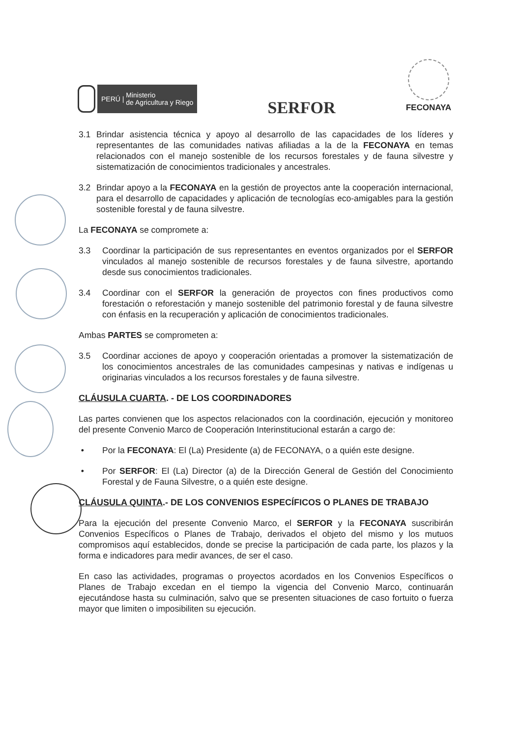PERÚ | Ministerio
de Agricultura y Riego
SERFOR
FECONAYA
3.1 Brindar asistencia técnica y apoyo al desarrollo de las capacidades de los líderes y representantes de las comunidades nativas afiliadas a la de la FECONAYA en temas relacionados con el manejo sostenible de los recursos forestales y de fauna silvestre y sistematización de conocimientos tradicionales y ancestrales.
3.2 Brindar apoyo a la FECONAYA en la gestión de proyectos ante la cooperación internacional, para el desarrollo de capacidades y aplicación de tecnologías eco-amigables para la gestión sostenible forestal y de fauna silvestre.
La FECONAYA se compromete a:
3.3 Coordinar la participación de sus representantes en eventos organizados por el SERFOR vinculados al manejo sostenible de recursos forestales y de fauna silvestre, aportando desde sus conocimientos tradicionales.
3.4 Coordinar con el SERFOR la generación de proyectos con fines productivos como forestación o reforestación y manejo sostenible del patrimonio forestal y de fauna silvestre con énfasis en la recuperación y aplicación de conocimientos tradicionales.
Ambas PARTES se comprometen a:
3.5 Coordinar acciones de apoyo y cooperación orientadas a promover la sistematización de los conocimientos ancestrales de las comunidades campesinas y nativas e indígenas u originarias vinculados a los recursos forestales y de fauna silvestre.
CLÁUSULA CUARTA. - DE LOS COORDINADORES
Las partes convienen que los aspectos relacionados con la coordinación, ejecución y monitoreo del presente Convenio Marco de Cooperación Interinstitucional estarán a cargo de:
• Por la FECONAYA: El (La) Presidente (a) de FECONAYA, o a quién este designe.
• Por SERFOR: El (La) Director (a) de la Dirección General de Gestión del Conocimiento Forestal y de Fauna Silvestre, o a quién este designe.
CLÁUSULA QUINTA.- DE LOS CONVENIOS ESPECÍFICOS O PLANES DE TRABAJO
Para la ejecución del presente Convenio Marco, el SERFOR y la FECONAYA suscribirán Convenios Específicos o Planes de Trabajo, derivados el objeto del mismo y los mutuos compromisos aquí establecidos, donde se precise la participación de cada parte, los plazos y la forma e indicadores para medir avances, de ser el caso.
En caso las actividades, programas o proyectos acordados en los Convenios Específicos o Planes de Trabajo excedan en el tiempo la vigencia del Convenio Marco, continuarán ejecutándose hasta su culminación, salvo que se presenten situaciones de caso fortuito o fuerza mayor que limiten o imposibiliten su ejecución.